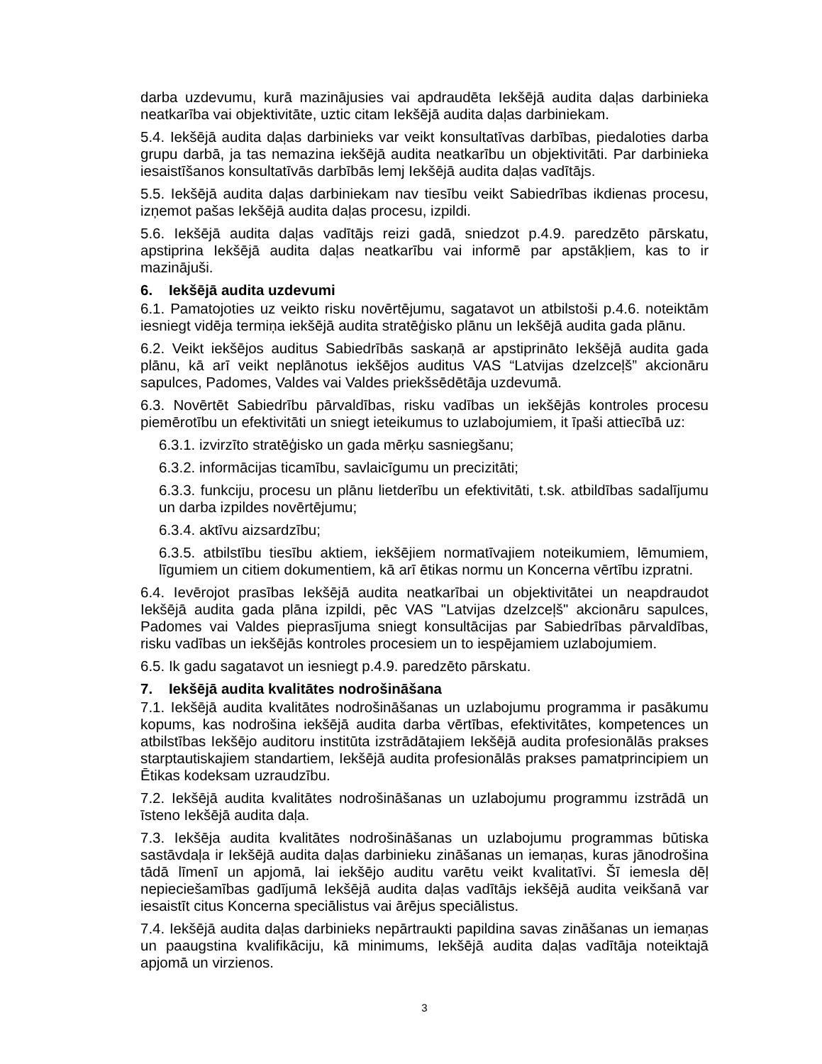darba uzdevumu, kurā mazinājusies vai apdraudēta Iekšējā audita daļas darbinieka neatkarība vai objektivitāte, uztic citam Iekšējā audita daļas darbiniekam.
5.4. Iekšējā audita daļas darbinieks var veikt konsultatīvas darbības, piedaloties darba grupu darbā, ja tas nemazina iekšējā audita neatkarību un objektivitāti. Par darbinieka iesaistīšanos konsultatīvās darbībās lemj Iekšējā audita daļas vadītājs.
5.5. Iekšējā audita daļas darbiniekam nav tiesību veikt Sabiedrības ikdienas procesu, izņemot pašas Iekšējā audita daļas procesu, izpildi.
5.6. Iekšējā audita daļas vadītājs reizi gadā, sniedzot p.4.9. paredzēto pārskatu, apstiprina Iekšējā audita daļas neatkarību vai informē par apstākļiem, kas to ir mazinājuši.
6. Iekšējā audita uzdevumi
6.1. Pamatojoties uz veikto risku novērtējumu, sagatavot un atbilstoši p.4.6. noteiktām iesniegt vidēja termiņa iekšējā audita stratēģisko plānu un Iekšējā audita gada plānu.
6.2. Veikt iekšējos auditus Sabiedrībās saskaņā ar apstiprināto Iekšējā audita gada plānu, kā arī veikt neplānotus iekšējos auditus VAS “Latvijas dzelzceļš” akcionāru sapulces, Padomes, Valdes vai Valdes priekšsēdētāja uzdevumā.
6.3. Novērtēt Sabiedrību pārvaldības, risku vadības un iekšējās kontroles procesu piemērotību un efektivitāti un sniegt ieteikumus to uzlabojumiem, it īpaši attiecībā uz:
6.3.1. izvirzīto stratēģisko un gada mērķu sasniegšanu;
6.3.2. informācijas ticamību, savlaicīgumu un precizitāti;
6.3.3. funkciju, procesu un plānu lietderību un efektivitāti, t.sk. atbildības sadalījumu un darba izpildes novērtējumu;
6.3.4. aktīvu aizsardzību;
6.3.5. atbilstību tiesību aktiem, iekšējiem normatīvajiem noteikumiem, lēmumiem, līgumiem un citiem dokumentiem, kā arī ētikas normu un Koncerna vērtību izpratni.
6.4. Ievērojot prasības Iekšējā audita neatkarībai un objektivitātei un neapdraudot Iekšējā audita gada plāna izpildi, pēc VAS "Latvijas dzelzceļš" akcionāru sapulces, Padomes vai Valdes pieprasījuma sniegt konsultācijas par Sabiedrības pārvaldības, risku vadības un iekšējās kontroles procesiem un to iespējamiem uzlabojumiem.
6.5. Ik gadu sagatavot un iesniegt p.4.9. paredzēto pārskatu.
7. Iekšējā audita kvalitātes nodrošināšana
7.1. Iekšējā audita kvalitātes nodrošināšanas un uzlabojumu programma ir pasākumu kopums, kas nodrošina iekšējā audita darba vērtības, efektivitātes, kompetences un atbilstības Iekšējo auditoru institūta izstrādātajiem Iekšējā audita profesionālās prakses starptautiskajiem standartiem, Iekšējā audita profesionālās prakses pamatprincipiem un Ētikas kodeksam uzraudzību.
7.2. Iekšējā audita kvalitātes nodrošināšanas un uzlabojumu programmu izstrādā un īsteno Iekšējā audita daļa.
7.3. Iekšēja audita kvalitātes nodrošināšanas un uzlabojumu programmas būtiska sastāvdaļa ir Iekšējā audita daļas darbinieku zināšanas un iemaņas, kuras jānodrošina tādā līmenī un apjomā, lai iekšējo auditu varētu veikt kvalitatīvi. Šī iemesla dēļ nepieciešamības gadījumā Iekšējā audita daļas vadītājs iekšējā audita veikšanā var iesaistīt citus Koncerna speciālistus vai ārējus speciālistus.
7.4. Iekšējā audita daļas darbinieks nepārtraukti papildina savas zināšanas un iemaņas un paaugstina kvalifikāciju, kā minimums, Iekšējā audita daļas vadītāja noteiktajā apjomā un virzienos.
3